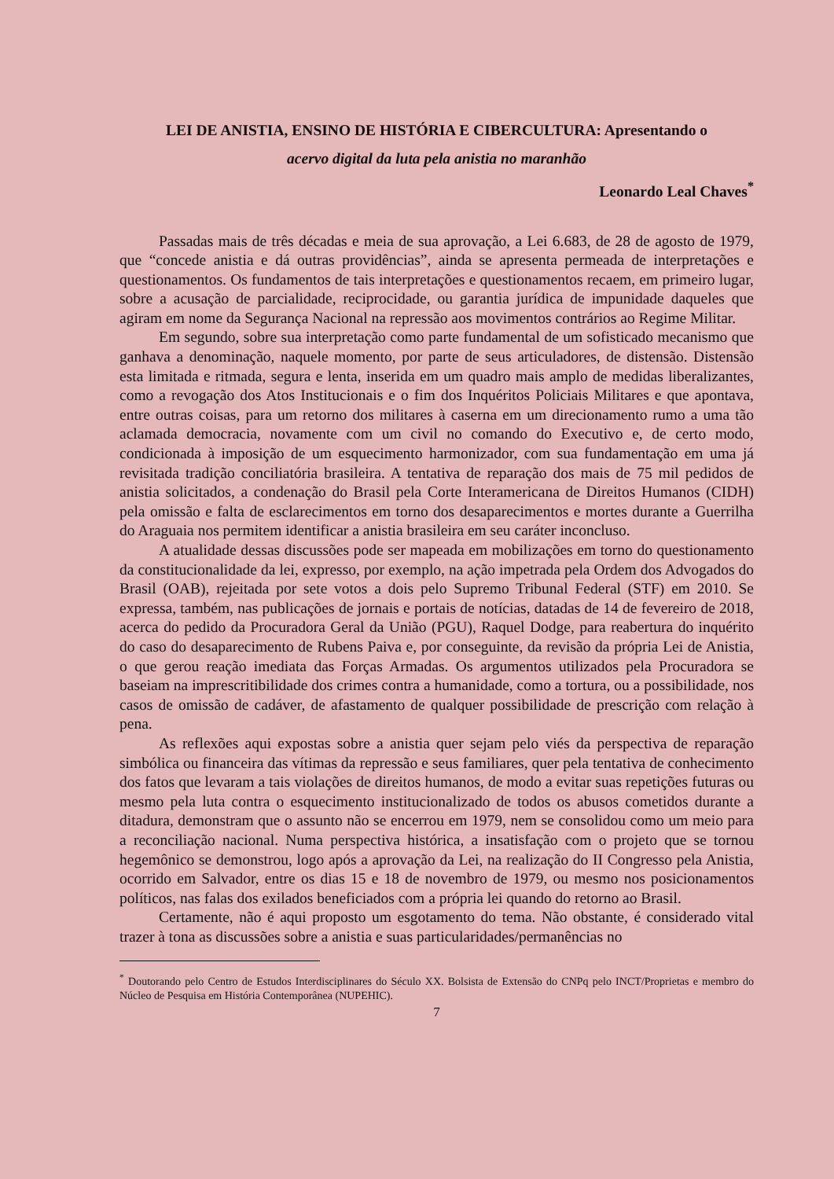LEI DE ANISTIA, ENSINO DE HISTÓRIA E CIBERCULTURA: Apresentando o
acervo digital da luta pela anistia no maranhão
Leonardo Leal Chaves<sup>*</sup>
Passadas mais de três décadas e meia de sua aprovação, a Lei 6.683, de 28 de agosto de 1979, que “concede anistia e dá outras providências”, ainda se apresenta permeada de interpretações e questionamentos. Os fundamentos de tais interpretações e questionamentos recaem, em primeiro lugar, sobre a acusação de parcialidade, reciprocidade, ou garantia jurídica de impunidade daqueles que agiram em nome da Segurança Nacional na repressão aos movimentos contrários ao Regime Militar.
Em segundo, sobre sua interpretação como parte fundamental de um sofisticado mecanismo que ganhava a denominação, naquele momento, por parte de seus articuladores, de distensão. Distensão esta limitada e ritmada, segura e lenta, inserida em um quadro mais amplo de medidas liberalizantes, como a revogação dos Atos Institucionais e o fim dos Inquéritos Policiais Militares e que apontava, entre outras coisas, para um retorno dos militares à caserna em um direcionamento rumo a uma tão aclamada democracia, novamente com um civil no comando do Executivo e, de certo modo, condicionada à imposição de um esquecimento harmonizador, com sua fundamentação em uma já revisitada tradição conciliatória brasileira. A tentativa de reparação dos mais de 75 mil pedidos de anistia solicitados, a condenação do Brasil pela Corte Interamericana de Direitos Humanos (CIDH) pela omissão e falta de esclarecimentos em torno dos desaparecimentos e mortes durante a Guerrilha do Araguaia nos permitem identificar a anistia brasileira em seu caráter inconcluso.
A atualidade dessas discussões pode ser mapeada em mobilizações em torno do questionamento da constitucionalidade da lei, expresso, por exemplo, na ação impetrada pela Ordem dos Advogados do Brasil (OAB), rejeitada por sete votos a dois pelo Supremo Tribunal Federal (STF) em 2010. Se expressa, também, nas publicações de jornais e portais de notícias, datadas de 14 de fevereiro de 2018, acerca do pedido da Procuradora Geral da União (PGU), Raquel Dodge, para reabertura do inquérito do caso do desaparecimento de Rubens Paiva e, por conseguinte, da revisão da própria Lei de Anistia, o que gerou reação imediata das Forças Armadas. Os argumentos utilizados pela Procuradora se baseiam na imprescritibilidade dos crimes contra a humanidade, como a tortura, ou a possibilidade, nos casos de omissão de cadáver, de afastamento de qualquer possibilidade de prescrição com relação à pena.
As reflexões aqui expostas sobre a anistia quer sejam pelo viés da perspectiva de reparação simbólica ou financeira das vítimas da repressão e seus familiares, quer pela tentativa de conhecimento dos fatos que levaram a tais violações de direitos humanos, de modo a evitar suas repetições futuras ou mesmo pela luta contra o esquecimento institucionalizado de todos os abusos cometidos durante a ditadura, demonstram que o assunto não se encerrou em 1979, nem se consolidou como um meio para a reconciliação nacional. Numa perspectiva histórica, a insatisfação com o projeto que se tornou hegemônico se demonstrou, logo após a aprovação da Lei, na realização do II Congresso pela Anistia, ocorrido em Salvador, entre os dias 15 e 18 de novembro de 1979, ou mesmo nos posicionamentos políticos, nas falas dos exilados beneficiados com a própria lei quando do retorno ao Brasil.
Certamente, não é aqui proposto um esgotamento do tema. Não obstante, é considerado vital trazer à tona as discussões sobre a anistia e suas particularidades/permanências no
<sup>*</sup> Doutorando pelo Centro de Estudos Interdisciplinares do Século XX. Bolsista de Extensão do CNPq pelo INCT/Proprietas e membro do Núcleo de Pesquisa em História Contemporânea (NUPEHIC).
7